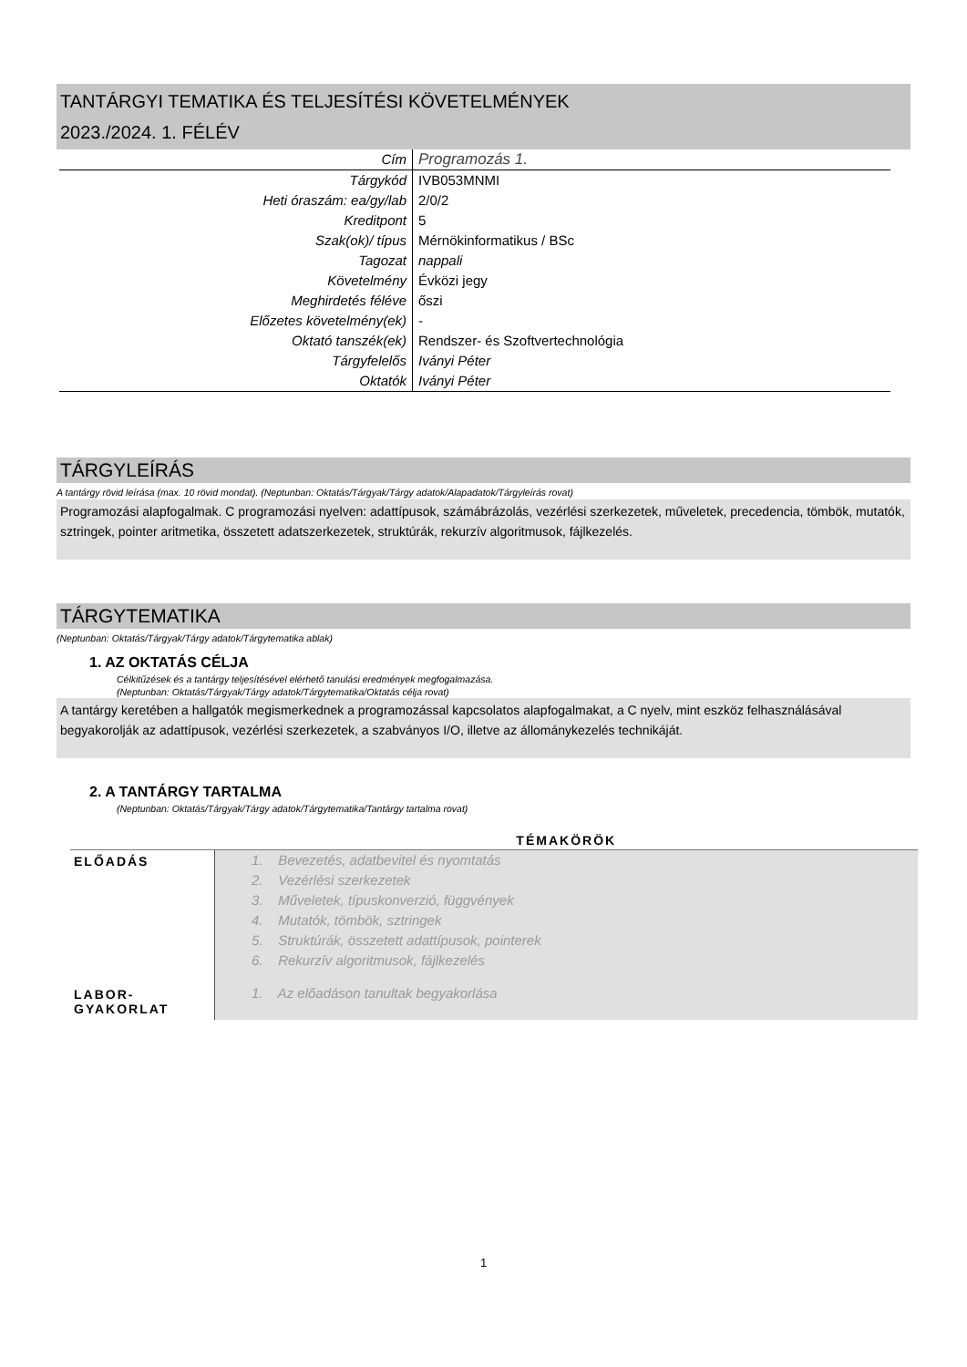TANTÁRGYI TEMATIKA ÉS TELJESÍTÉSI KÖVETELMÉNYEK
2023./2024. 1. FÉLÉV
| Cím | Programozás 1. |
| Tárgykód | IVB053MNMI |
| Heti óraszám: ea/gy/lab | 2/0/2 |
| Kreditpont | 5 |
| Szak(ok)/ típus | Mérnökinformatikus / BSc |
| Tagozat | nappali |
| Követelmény | Évközi jegy |
| Meghirdetés féléve | őszi |
| Előzetes követelmény(ek) | - |
| Oktató tanszék(ek) | Rendszer- és Szoftvertechnológia |
| Tárgyfelelős | Iványi Péter |
| Oktatók | Iványi Péter |
TÁRGYLEÍRÁS
A tantárgy rövid leírása (max. 10 rövid mondat). (Neptunban: Oktatás/Tárgyak/Tárgy adatok/Alapadatok/Tárgyleírás rovat)
Programozási alapfogalmak. C programozási nyelven: adattípusok, számábrázolás, vezérlési szerkezetek, műveletek, precedencia, tömbök, mutatók, sztringek, pointer aritmetika, összetett adatszerkezetek, struktúrák, rekurzív algoritmusok, fájlkezelés.
TÁRGYTEMATIKA
(Neptunban: Oktatás/Tárgyak/Tárgy adatok/Tárgytematika ablak)
1. AZ OKTATÁS CÉLJA
Célkitűzések és a tantárgy teljesítésével elérhető tanulási eredmények megfogalmazása.
(Neptunban: Oktatás/Tárgyak/Tárgy adatok/Tárgytematika/Oktatás célja rovat)
A tantárgy keretében a hallgatók megismerkednek a programozással kapcsolatos alapfogalmakat, a C nyelv, mint eszköz felhasználásával begyakorolják az adattípusok, vezérlési szerkezetek, a szabványos I/O, illetve az állománykezelés technikáját.
2. A TANTÁRGY TARTALMA
(Neptunban: Oktatás/Tárgyak/Tárgy adatok/Tárgytematika/Tantárgy tartalma rovat)
| | TÉMAKÖRÖK |
| --- | --- |
| ELŐADÁS | 1. Bevezetés, adatbevitel és nyomtatás 2. Vezérlési szerkezetek 3. Műveletek, típuskonverzió, függvények 4. Mutatók, tömbök, sztringek 5. Struktúrák, összetett adattípusok, pointerek 6. Rekurzív algoritmusok, fájlkezelés |
| LABOR- GYAKORLAT | 1. Az előadáson tanultak begyakorlása |
1